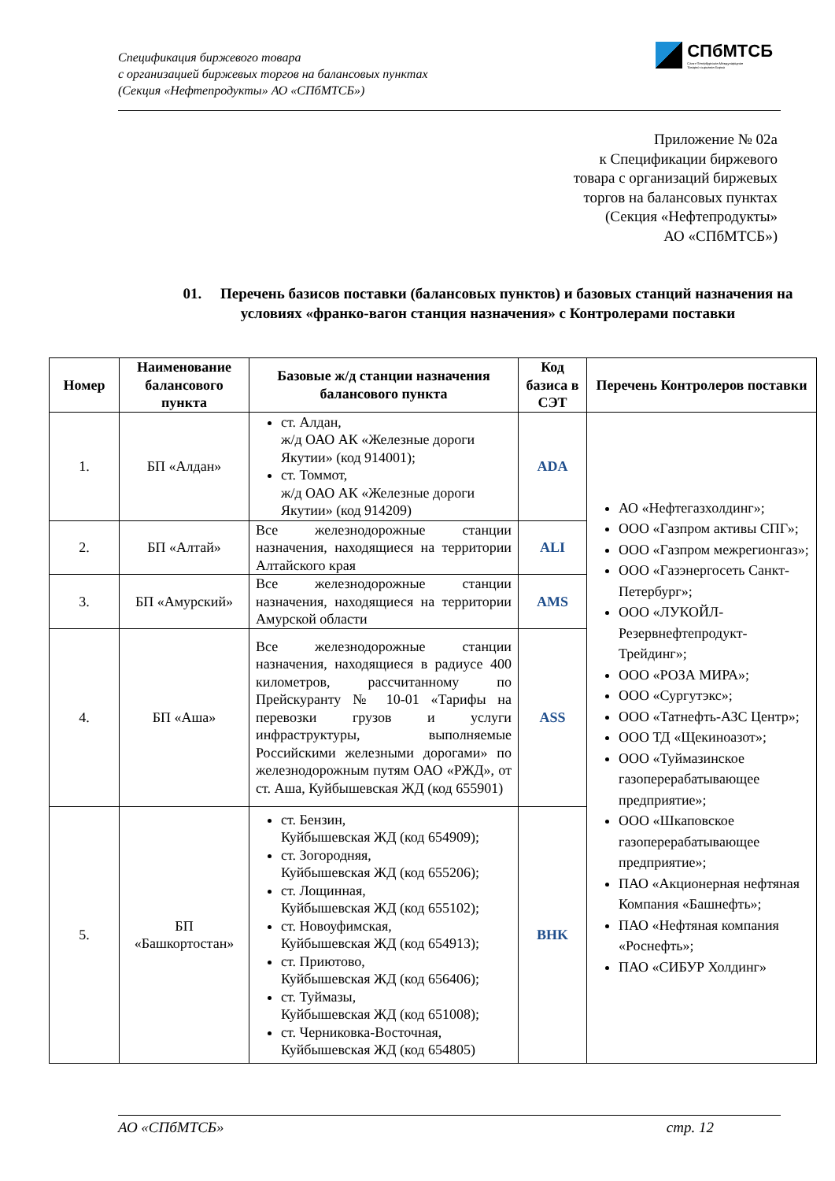Спецификация биржевого товара
с организацией биржевых торгов на балансовых пунктах
(Секция «Нефтепродукты» АО «СПбМТСБ»)
СПбМТСБ
Санкт-Петербургская Международная
Товарно-сырьевая Биржа
Приложение № 02а
к Спецификации биржевого
товара с организаций биржевых
торгов на балансовых пунктах
(Секция «Нефтепродукты»
АО «СПбМТСБ»)
01. Перечень базисов поставки (балансовых пунктов) и базовых станций назначения на условиях «франко-вагон станция назначения» с Контролерами поставки
| Номер | Наименование балансового пункта | Базовые ж/д станции назначения балансового пункта | Код базиса в СЭТ | Перечень Контролеров поставки |
| --- | --- | --- | --- | --- |
| 1. | БП «Алдан» | ст. Алдан, ж/д ОАО АК «Железные дороги Якутии» (код 914001); ст. Томмот, ж/д ОАО АК «Железные дороги Якутии» (код 914209) | ADA | АО «Нефтегазхолдинг»; ООО «Газпром активы СПГ»; ООО «Газпром межрегионгаз»; ООО «Газэнергосеть Санкт-Петербург»; ООО «ЛУКОЙЛ-Резервнефтепродукт-Трейдинг»; ООО «РОЗА МИРА»; ООО «Сургутэкс»; ООО «Татнефть-АЗС Центр»; ООО ТД «Щекиноазот»; ООО «Туймазинское газоперерабатывающее предприятие»; ООО «Шкаповское газоперерабатывающее предприятие»; ПАО «Акционерная нефтяная Компания «Башнефть»; ПАО «Нефтяная компания «Роснефть»; ПАО «СИБУР Холдинг» |
| 2. | БП «Алтай» | Все железнодорожные станции назначения, находящиеся на территории Алтайского края | ALI | |
| 3. | БП «Амурский» | Все железнодорожные станции назначения, находящиеся на территории Амурской области | AMS | |
| 4. | БП «Аша» | Все железнодорожные станции назначения, находящиеся в радиусе 400 километров, рассчитанному по Прейскуранту № 10-01 «Тарифы на перевозки грузов и услуги инфраструктуры, выполняемые Российскими железными дорогами» по железнодорожным путям ОАО «РЖД», от ст. Аша, Куйбышевская ЖД (код 655901) | ASS | |
| 5. | БП «Башкортостан» | ст. Бензин, Куйбышевская ЖД (код 654909); ст. Зогородняя, Куйбышевская ЖД (код 655206); ст. Лощинная, Куйбышевская ЖД (код 655102); ст. Новоуфимская, Куйбышевская ЖД (код 654913); ст. Приютово, Куйбышевская ЖД (код 656406); ст. Туймазы, Куйбышевская ЖД (код 651008); ст. Черниковка-Восточная, Куйбышевская ЖД (код 654805) | BHK | |
АО «СПбМТСБ» стр. 12